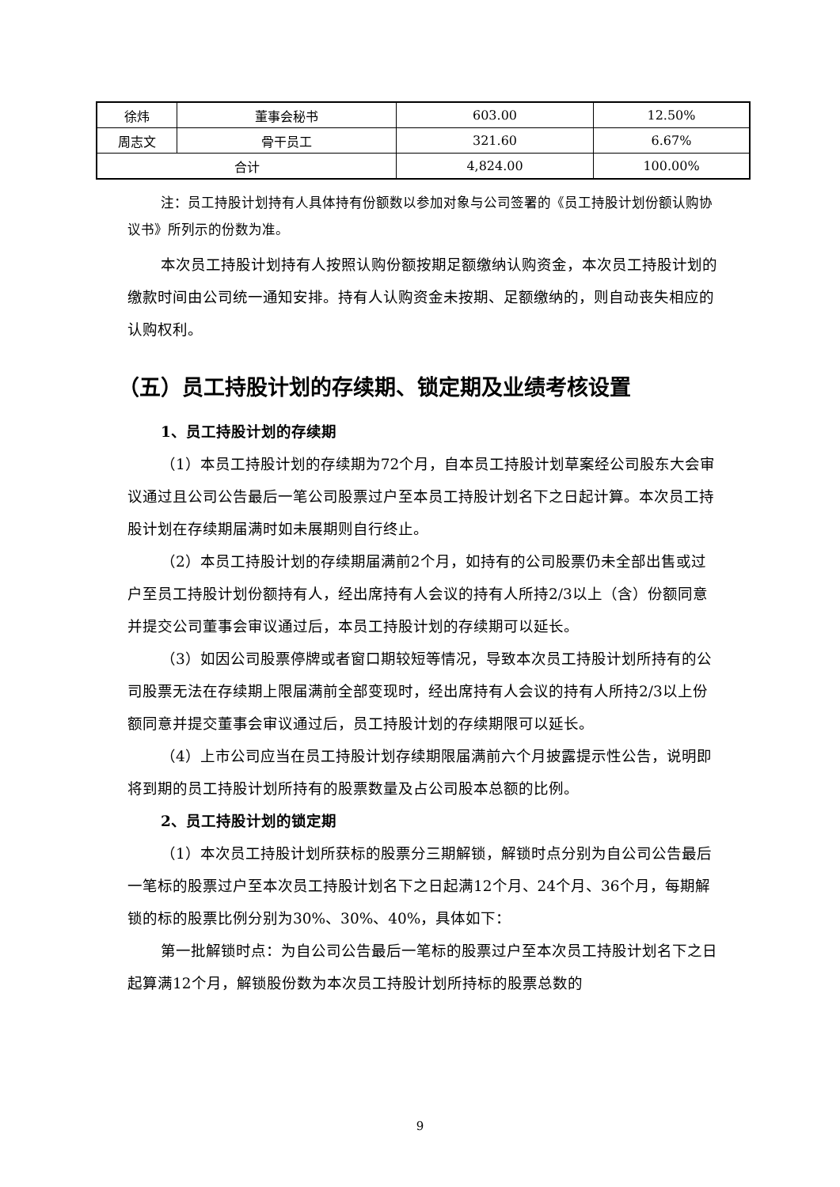| 徐炜 | 董事会秘书 | 603.00 | 12.50% |
| 周志文 | 骨干员工 | 321.60 | 6.67% |
| 合计 | | 4,824.00 | 100.00% |
注：员工持股计划持有人具体持有份额数以参加对象与公司签署的《员工持股计划份额认购协议书》所列示的份数为准。
本次员工持股计划持有人按照认购份额按期足额缴纳认购资金，本次员工持股计划的缴款时间由公司统一通知安排。持有人认购资金未按期、足额缴纳的，则自动丧失相应的认购权利。
（五）员工持股计划的存续期、锁定期及业绩考核设置
1、员工持股计划的存续期
（1）本员工持股计划的存续期为72个月，自本员工持股计划草案经公司股东大会审议通过且公司公告最后一笔公司股票过户至本员工持股计划名下之日起计算。本次员工持股计划在存续期届满时如未展期则自行终止。
（2）本员工持股计划的存续期届满前2个月，如持有的公司股票仍未全部出售或过户至员工持股计划份额持有人，经出席持有人会议的持有人所持2/3以上（含）份额同意并提交公司董事会审议通过后，本员工持股计划的存续期可以延长。
（3）如因公司股票停牌或者窗口期较短等情况，导致本次员工持股计划所持有的公司股票无法在存续期上限届满前全部变现时，经出席持有人会议的持有人所持2/3以上份额同意并提交董事会审议通过后，员工持股计划的存续期限可以延长。
（4）上市公司应当在员工持股计划存续期限届满前六个月披露提示性公告，说明即将到期的员工持股计划所持有的股票数量及占公司股本总额的比例。
2、员工持股计划的锁定期
（1）本次员工持股计划所获标的股票分三期解锁，解锁时点分别为自公司公告最后一笔标的股票过户至本次员工持股计划名下之日起满12个月、24个月、36个月，每期解锁的标的股票比例分别为30%、30%、40%，具体如下：
第一批解锁时点：为自公司公告最后一笔标的股票过户至本次员工持股计划名下之日起算满12个月，解锁股份数为本次员工持股计划所持标的股票总数的
9